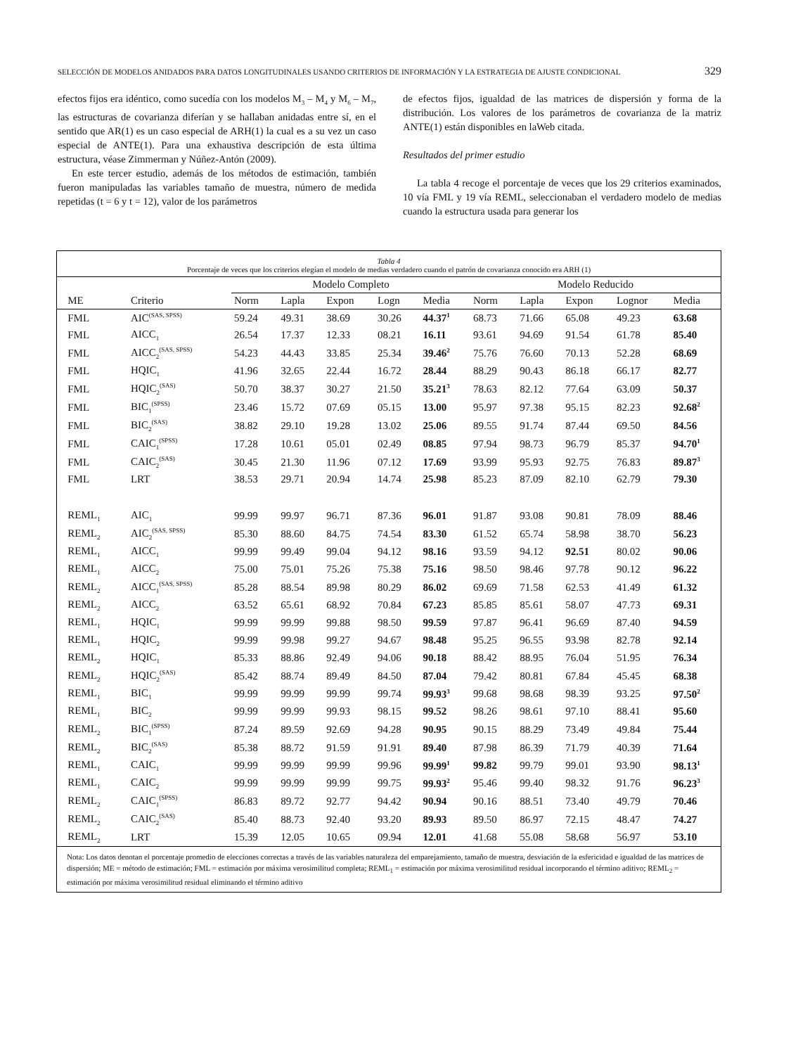SELECCIÓN DE MODELOS ANIDADOS PARA DATOS LONGITUDINALES USANDO CRITERIOS DE INFORMACIÓN Y LA ESTRATEGIA DE AJUSTE CONDICIONAL 329
efectos fijos era idéntico, como sucedía con los modelos M<sub>3</sub> – M<sub>4</sub> y M<sub>6</sub> – M<sub>7</sub>, las estructuras de covarianza diferían y se hallaban anidadas entre sí, en el sentido que AR(1) es un caso especial de ARH(1) la cual es a su vez un caso especial de ANTE(1). Para una exhaustiva descripción de esta última estructura, véase Zimmerman y Núñez-Antón (2009).
En este tercer estudio, además de los métodos de estimación, también fueron manipuladas las variables tamaño de muestra, número de medida repetidas (t = 6 y t = 12), valor de los parámetros
de efectos fijos, igualdad de las matrices de dispersión y forma de la distribución. Los valores de los parámetros de covarianza de la matriz ANTE(1) están disponibles en laWeb citada.
Resultados del primer estudio
La tabla 4 recoge el porcentaje de veces que los 29 criterios examinados, 10 vía FML y 19 vía REML, seleccionaban el verdadero modelo de medias cuando la estructura usada para generar los
Tabla 4
Porcentaje de veces que los criterios elegían el modelo de medias verdadero cuando el patrón de covarianza conocido era ARH (1)
| | | Modelo Completo | | | | | Modelo Reducido | | | | |
| --- | --- | --- | --- | --- | --- | --- | --- | --- | --- | --- | --- |
| ME | Criterio | Norm | Lapla | Expon | Logn | Media | Norm | Lapla | Expon | Lognor | Media |
| FML | AIC<sup>(SAS, SPSS)</sup> | 59.24 | 49.31 | 38.69 | 30.26 | 44.37<sup>1</sup> | 68.73 | 71.66 | 65.08 | 49.23 | 63.68 |
| FML | AICC<sub>1</sub> | 26.54 | 17.37 | 12.33 | 08.21 | 16.11 | 93.61 | 94.69 | 91.54 | 61.78 | 85.40 |
| FML | AICC<sub>2</sub><sup>(SAS, SPSS)</sup> | 54.23 | 44.43 | 33.85 | 25.34 | 39.46<sup>2</sup> | 75.76 | 76.60 | 70.13 | 52.28 | 68.69 |
| FML | HQIC<sub>1</sub> | 41.96 | 32.65 | 22.44 | 16.72 | 28.44 | 88.29 | 90.43 | 86.18 | 66.17 | 82.77 |
| FML | HQIC<sub>2</sub><sup>(SAS)</sup> | 50.70 | 38.37 | 30.27 | 21.50 | 35.21<sup>3</sup> | 78.63 | 82.12 | 77.64 | 63.09 | 50.37 |
| FML | BIC<sub>1</sub><sup>(SPSS)</sup> | 23.46 | 15.72 | 07.69 | 05.15 | 13.00 | 95.97 | 97.38 | 95.15 | 82.23 | 92.68<sup>2</sup> |
| FML | BIC<sub>2</sub><sup>(SAS)</sup> | 38.82 | 29.10 | 19.28 | 13.02 | 25.06 | 89.55 | 91.74 | 87.44 | 69.50 | 84.56 |
| FML | CAIC<sub>1</sub><sup>(SPSS)</sup> | 17.28 | 10.61 | 05.01 | 02.49 | 08.85 | 97.94 | 98.73 | 96.79 | 85.37 | 94.70<sup>1</sup> |
| FML | CAIC<sub>2</sub><sup>(SAS)</sup> | 30.45 | 21.30 | 11.96 | 07.12 | 17.69 | 93.99 | 95.93 | 92.75 | 76.83 | 89.87<sup>3</sup> |
| FML | LRT | 38.53 | 29.71 | 20.94 | 14.74 | 25.98 | 85.23 | 87.09 | 82.10 | 62.79 | 79.30 |
| REML<sub>1</sub> | AIC<sub>1</sub> | 99.99 | 99.97 | 96.71 | 87.36 | 96.01 | 91.87 | 93.08 | 90.81 | 78.09 | 88.46 |
| REML<sub>2</sub> | AIC<sub>2</sub><sup>(SAS, SPSS)</sup> | 85.30 | 88.60 | 84.75 | 74.54 | 83.30 | 61.52 | 65.74 | 58.98 | 38.70 | 56.23 |
| REML<sub>1</sub> | AICC<sub>1</sub> | 99.99 | 99.49 | 99.04 | 94.12 | 98.16 | 93.59 | 94.12 | 92.51 | 80.02 | 90.06 |
| REML<sub>1</sub> | AICC<sub>2</sub> | 75.00 | 75.01 | 75.26 | 75.38 | 75.16 | 98.50 | 98.46 | 97.78 | 90.12 | 96.22 |
| REML<sub>2</sub> | AICC<sub>1</sub><sup>(SAS, SPSS)</sup> | 85.28 | 88.54 | 89.98 | 80.29 | 86.02 | 69.69 | 71.58 | 62.53 | 41.49 | 61.32 |
| REML<sub>2</sub> | AICC<sub>2</sub> | 63.52 | 65.61 | 68.92 | 70.84 | 67.23 | 85.85 | 85.61 | 58.07 | 47.73 | 69.31 |
| REML<sub>1</sub> | HQIC<sub>1</sub> | 99.99 | 99.99 | 99.88 | 98.50 | 99.59 | 97.87 | 96.41 | 96.69 | 87.40 | 94.59 |
| REML<sub>1</sub> | HQIC<sub>2</sub> | 99.99 | 99.98 | 99.27 | 94.67 | 98.48 | 95.25 | 96.55 | 93.98 | 82.78 | 92.14 |
| REML<sub>2</sub> | HQIC<sub>1</sub> | 85.33 | 88.86 | 92.49 | 94.06 | 90.18 | 88.42 | 88.95 | 76.04 | 51.95 | 76.34 |
| REML<sub>2</sub> | HQIC<sub>2</sub><sup>(SAS)</sup> | 85.42 | 88.74 | 89.49 | 84.50 | 87.04 | 79.42 | 80.81 | 67.84 | 45.45 | 68.38 |
| REML<sub>1</sub> | BIC<sub>1</sub> | 99.99 | 99.99 | 99.99 | 99.74 | 99.93<sup>3</sup> | 99.68 | 98.68 | 98.39 | 93.25 | 97.50<sup>2</sup> |
| REML<sub>1</sub> | BIC<sub>2</sub> | 99.99 | 99.99 | 99.93 | 98.15 | 99.52 | 98.26 | 98.61 | 97.10 | 88.41 | 95.60 |
| REML<sub>2</sub> | BIC<sub>1</sub><sup>(SPSS)</sup> | 87.24 | 89.59 | 92.69 | 94.28 | 90.95 | 90.15 | 88.29 | 73.49 | 49.84 | 75.44 |
| REML<sub>2</sub> | BIC<sub>2</sub><sup>(SAS)</sup> | 85.38 | 88.72 | 91.59 | 91.91 | 89.40 | 87.98 | 86.39 | 71.79 | 40.39 | 71.64 |
| REML<sub>1</sub> | CAIC<sub>1</sub> | 99.99 | 99.99 | 99.99 | 99.96 | 99.99<sup>1</sup> | 99.82 | 99.79 | 99.01 | 93.90 | 98.13<sup>1</sup> |
| REML<sub>1</sub> | CAIC<sub>2</sub> | 99.99 | 99.99 | 99.99 | 99.75 | 99.93<sup>2</sup> | 95.46 | 99.40 | 98.32 | 91.76 | 96.23<sup>3</sup> |
| REML<sub>2</sub> | CAIC<sub>1</sub><sup>(SPSS)</sup> | 86.83 | 89.72 | 92.77 | 94.42 | 90.94 | 90.16 | 88.51 | 73.40 | 49.79 | 70.46 |
| REML<sub>2</sub> | CAIC<sub>2</sub><sup>(SAS)</sup> | 85.40 | 88.73 | 92.40 | 93.20 | 89.93 | 89.50 | 86.97 | 72.15 | 48.47 | 74.27 |
| REML<sub>2</sub> | LRT | 15.39 | 12.05 | 10.65 | 09.94 | 12.01 | 41.68 | 55.08 | 58.68 | 56.97 | 53.10 |
Nota: Los datos denotan el porcentaje promedio de elecciones correctas a través de las variables naturaleza del emparejamiento, tamaño de muestra, desviación de la esfericidad e igualdad de las matrices de dispersión; ME = método de estimación; FML = estimación por máxima verosimilitud completa; REML<sub>1</sub> = estimación por máxima verosimilitud residual incorporando el término aditivo; REML<sub>2</sub> = estimación por máxima verosimilitud residual eliminando el término aditivo